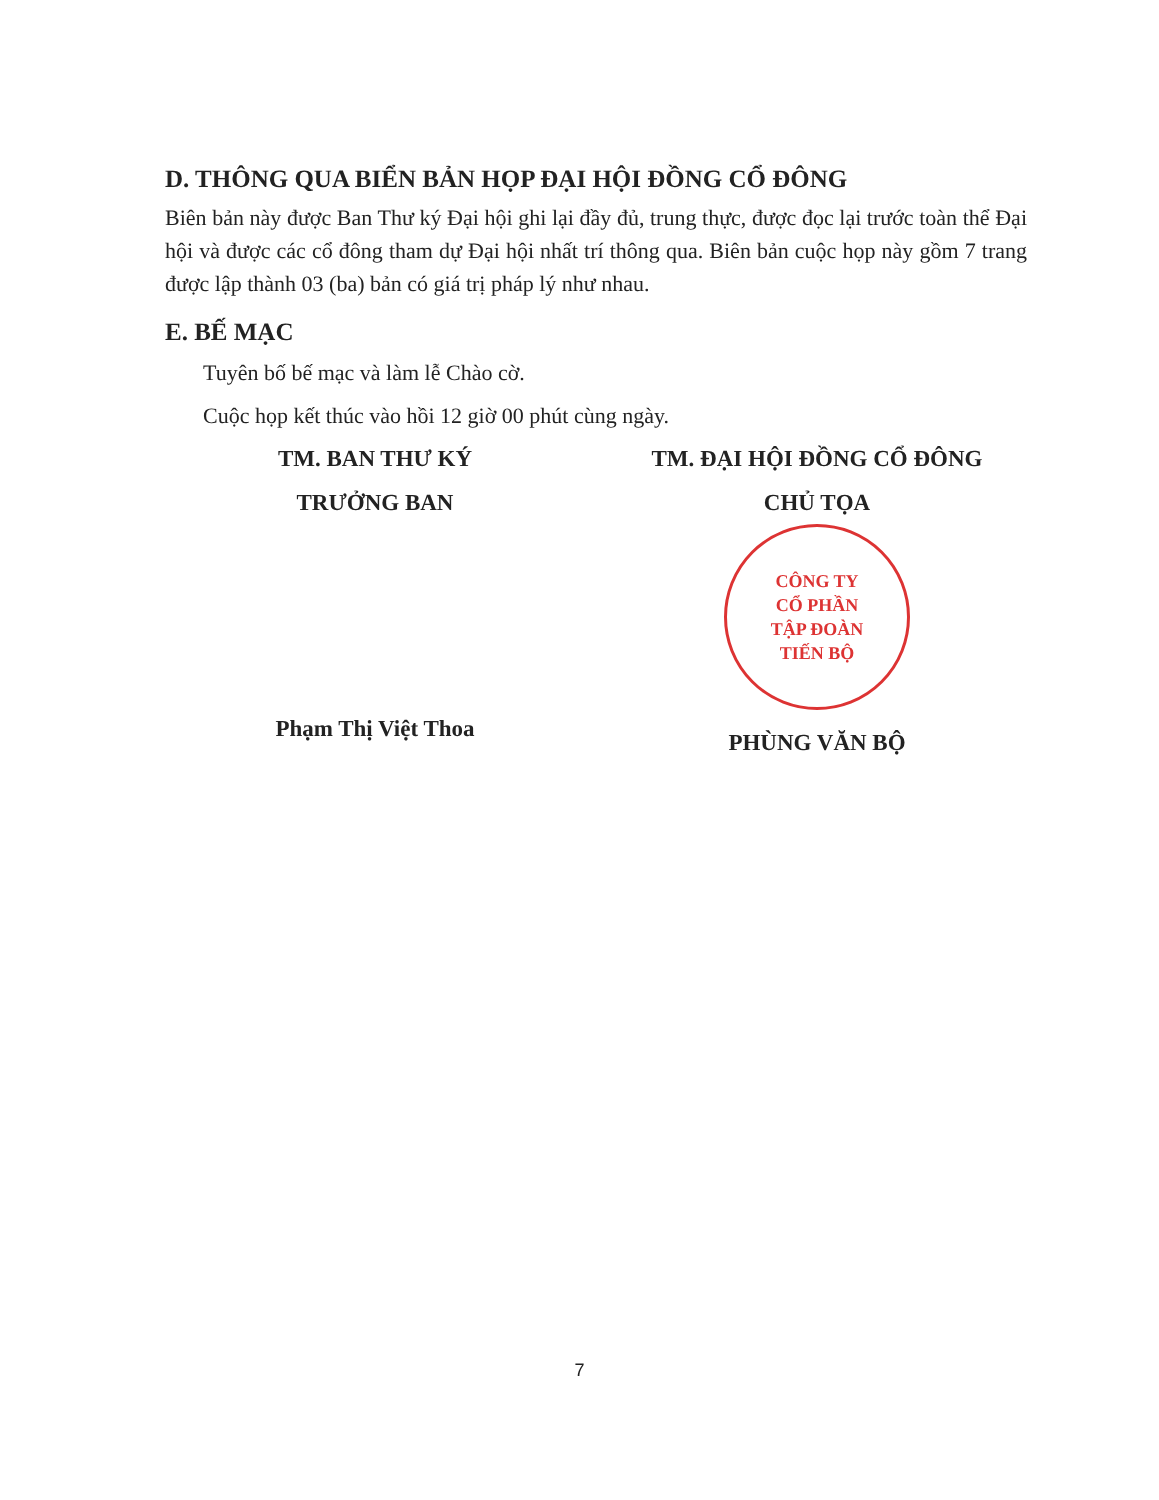D. THÔNG QUA BIỂN BẢN HỌP ĐẠI HỘI ĐỒNG CỔ ĐÔNG
Biên bản này được Ban Thư ký Đại hội ghi lại đầy đủ, trung thực, được đọc lại trước toàn thể Đại hội và được các cổ đông tham dự Đại hội nhất trí thông qua. Biên bản cuộc họp này gồm 7 trang được lập thành 03 (ba) bản có giá trị pháp lý như nhau.
E. BẾ MẠC
Tuyên bố bế mạc và làm lễ Chào cờ.
Cuộc họp kết thúc vào hồi 12 giờ 00 phút cùng ngày.
TM. BAN THƯ KÝ
TRƯỞNG BAN
Phạm Thị Việt Thoa
TM. ĐẠI HỘI ĐỒNG CỔ ĐÔNG
CHỦ TỌA
CÔNG TY
CỔ PHẦN
TẬP ĐOÀN
TIẾN BỘ
PHÙNG VĂN BỘ
7